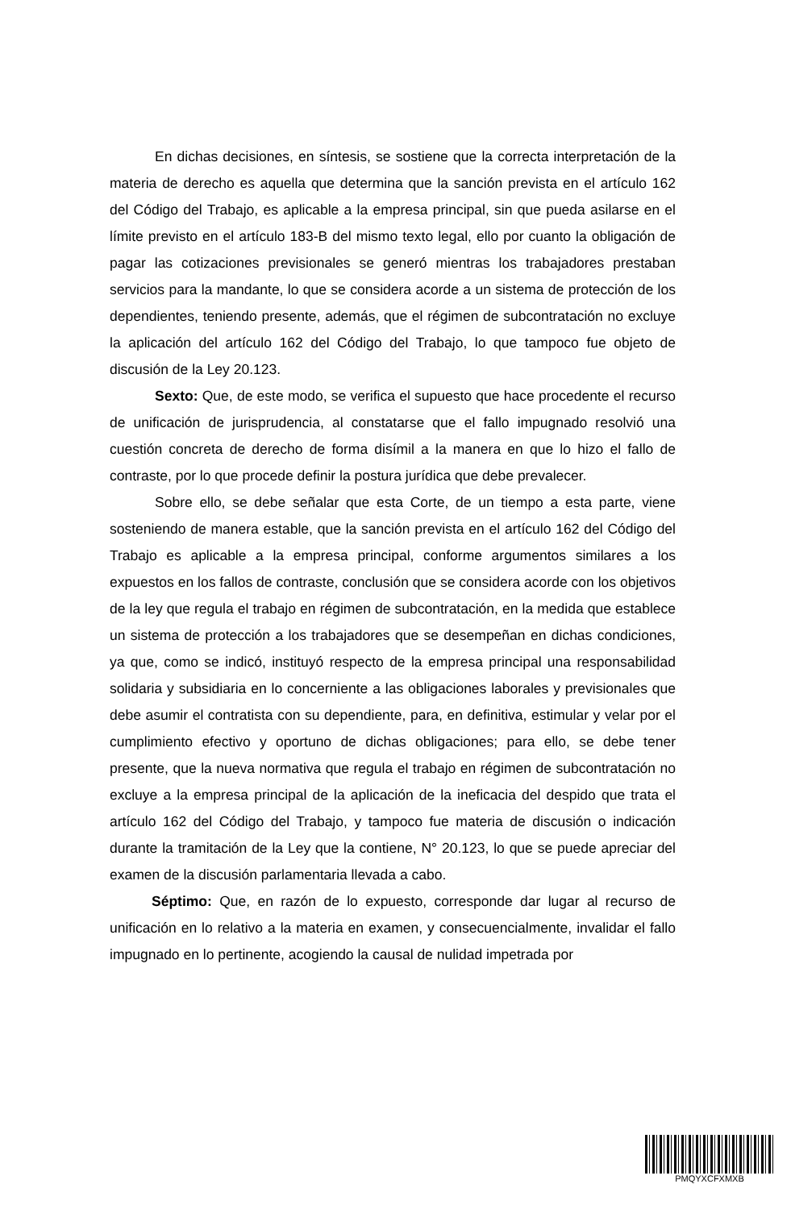En dichas decisiones, en síntesis, se sostiene que la correcta interpretación de la materia de derecho es aquella que determina que la sanción prevista en el artículo 162 del Código del Trabajo, es aplicable a la empresa principal, sin que pueda asilarse en el límite previsto en el artículo 183-B del mismo texto legal, ello por cuanto la obligación de pagar las cotizaciones previsionales se generó mientras los trabajadores prestaban servicios para la mandante, lo que se considera acorde a un sistema de protección de los dependientes, teniendo presente, además, que el régimen de subcontratación no excluye la aplicación del artículo 162 del Código del Trabajo, lo que tampoco fue objeto de discusión de la Ley 20.123.
Sexto: Que, de este modo, se verifica el supuesto que hace procedente el recurso de unificación de jurisprudencia, al constatarse que el fallo impugnado resolvió una cuestión concreta de derecho de forma disímil a la manera en que lo hizo el fallo de contraste, por lo que procede definir la postura jurídica que debe prevalecer.
Sobre ello, se debe señalar que esta Corte, de un tiempo a esta parte, viene sosteniendo de manera estable, que la sanción prevista en el artículo 162 del Código del Trabajo es aplicable a la empresa principal, conforme argumentos similares a los expuestos en los fallos de contraste, conclusión que se considera acorde con los objetivos de la ley que regula el trabajo en régimen de subcontratación, en la medida que establece un sistema de protección a los trabajadores que se desempeñan en dichas condiciones, ya que, como se indicó, instituyó respecto de la empresa principal una responsabilidad solidaria y subsidiaria en lo concerniente a las obligaciones laborales y previsionales que debe asumir el contratista con su dependiente, para, en definitiva, estimular y velar por el cumplimiento efectivo y oportuno de dichas obligaciones; para ello, se debe tener presente, que la nueva normativa que regula el trabajo en régimen de subcontratación no excluye a la empresa principal de la aplicación de la ineficacia del despido que trata el artículo 162 del Código del Trabajo, y tampoco fue materia de discusión o indicación durante la tramitación de la Ley que la contiene, N° 20.123, lo que se puede apreciar del examen de la discusión parlamentaria llevada a cabo.
Séptimo: Que, en razón de lo expuesto, corresponde dar lugar al recurso de unificación en lo relativo a la materia en examen, y consecuencialmente, invalidar el fallo impugnado en lo pertinente, acogiendo la causal de nulidad impetrada por
PMQYXCFXMXB